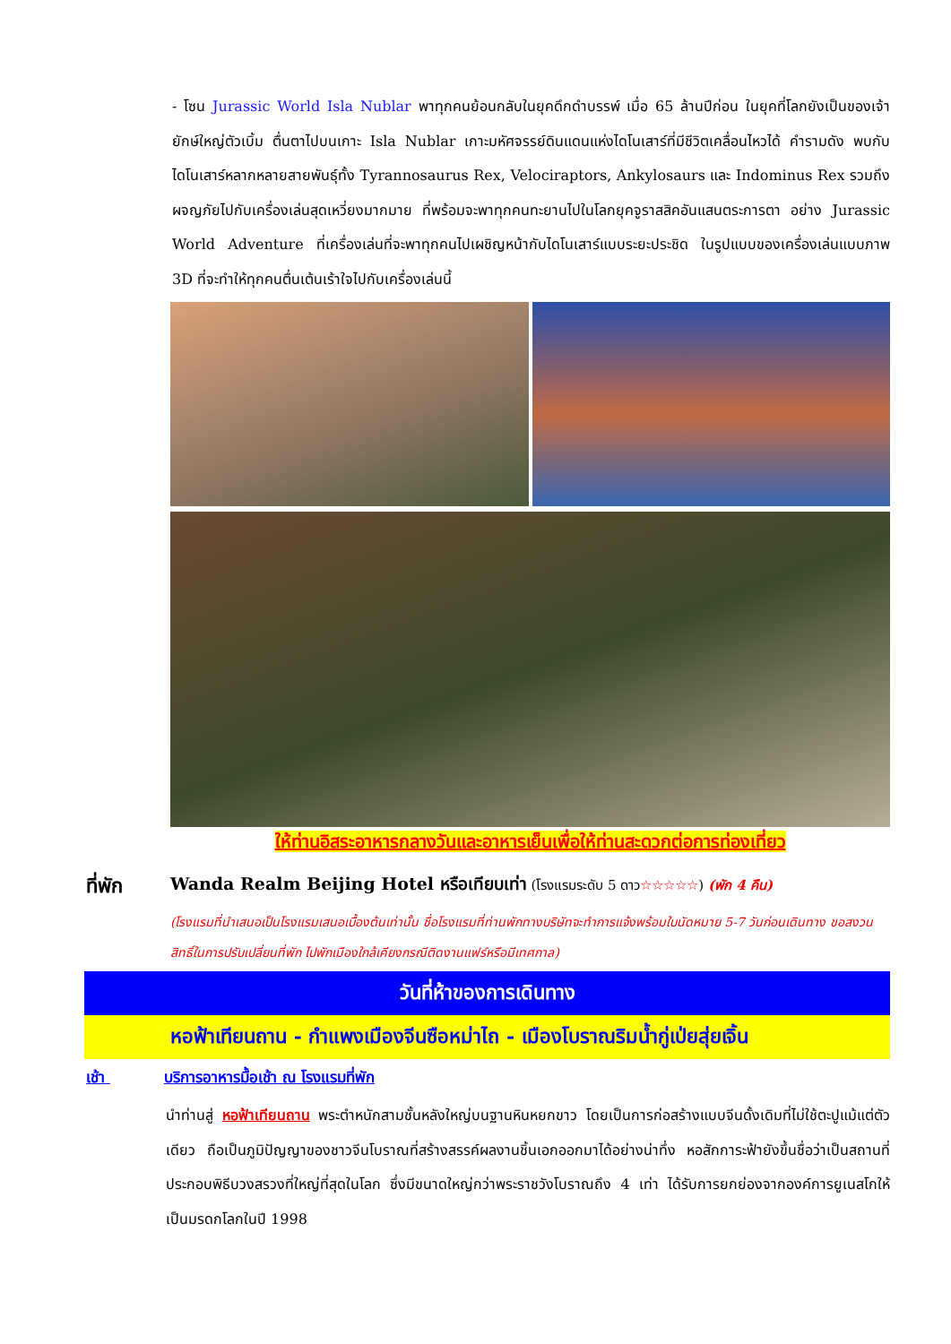- โซน Jurassic World Isla Nublar พาทุกคนย้อนกลับในยุคดึกดำบรรพ์ เมื่อ 65 ล้านปีก่อน ในยุคที่โลกยังเป็นของเจ้ายักษ์ใหญ่ตัวเบิ้ม ตื่นตาไปบนเกาะ Isla Nublar เกาะมหัศจรรย์ดินแดนแห่งไดโนเสาร์ที่มีชีวิตเคลื่อนไหวได้ คำรามดัง พบกับไดโนเสาร์หลากหลายสายพันธุ์ทั้ง Tyrannosaurus Rex, Velociraptors, Ankylosaurs และ Indominus Rex รวมถึงผจญภัยไปกับเครื่องเล่นสุดเหวี่ยงมากมาย ที่พร้อมจะพาทุกคนทะยานไปในโลกยุคจูราสสิคอันแสนตระการตา อย่าง Jurassic World Adventure ที่เครื่องเล่นที่จะพาทุกคนไปเผชิญหน้ากับไดโนเสาร์แบบระยะประชิด ในรูปแบบของเครื่องเล่นแบบภาพ 3D ที่จะทำให้ทุกคนตื่นเต้นเร้าใจไปกับเครื่องเล่นนี้
ให้ท่านอิสระอาหารกลางวันและอาหารเย็นเพื่อให้ท่านสะดวกต่อการท่องเที่ยว
ที่พัก
Wanda Realm Beijing Hotel หรือเทียบเท่า (โรงแรมระดับ 5 ดาว☆☆☆☆☆) (พัก 4 คืน)
(โรงแรมที่นำเสนอเป็นโรงแรมเสนอเบื้องต้นเท่านั้น ชื่อโรงแรมที่ท่านพักทางบริษัทจะทำการแจ้งพร้อมใบนัดหมาย 5-7 วันก่อนเดินทาง ขอสงวนสิทธิ์ในการปรับเปลี่ยนที่พัก ไปพักเมืองใกล้เคียงกรณีติดงานแฟร์หรือมีเทศกาล)
วันที่ห้าของการเดินทาง
หอฟ้าเทียนถาน - กำแพงเมืองจีนซือหม่าไถ - เมืองโบราณริมน้ำกู่เป่ยสุ่ยเจิ้น
เช้า บริการอาหารมื้อเช้า ณ โรงแรมที่พัก
นำท่านสู่ หอฟ้าเทียนถาน พระตำหนักสามชั้นหลังใหญ่บนฐานหินหยกขาว โดยเป็นการก่อสร้างแบบจีนดั้งเดิมที่ไม่ใช้ตะปูแม้แต่ตัวเดียว ถือเป็นภูมิปัญญาของชาวจีนโบราณที่สร้างสรรค์ผลงานชิ้นเอกออกมาได้อย่างน่าทึ่ง หอสักการะฟ้ายังขึ้นชื่อว่าเป็นสถานที่ประกอบพิธีบวงสรวงที่ใหญ่ที่สุดในโลก ซึ่งมีขนาดใหญ่กว่าพระราชวังโบราณถึง 4 เท่า ได้รับการยกย่องจากองค์การยูเนสโกให้เป็นมรดกโลกในปี 1998